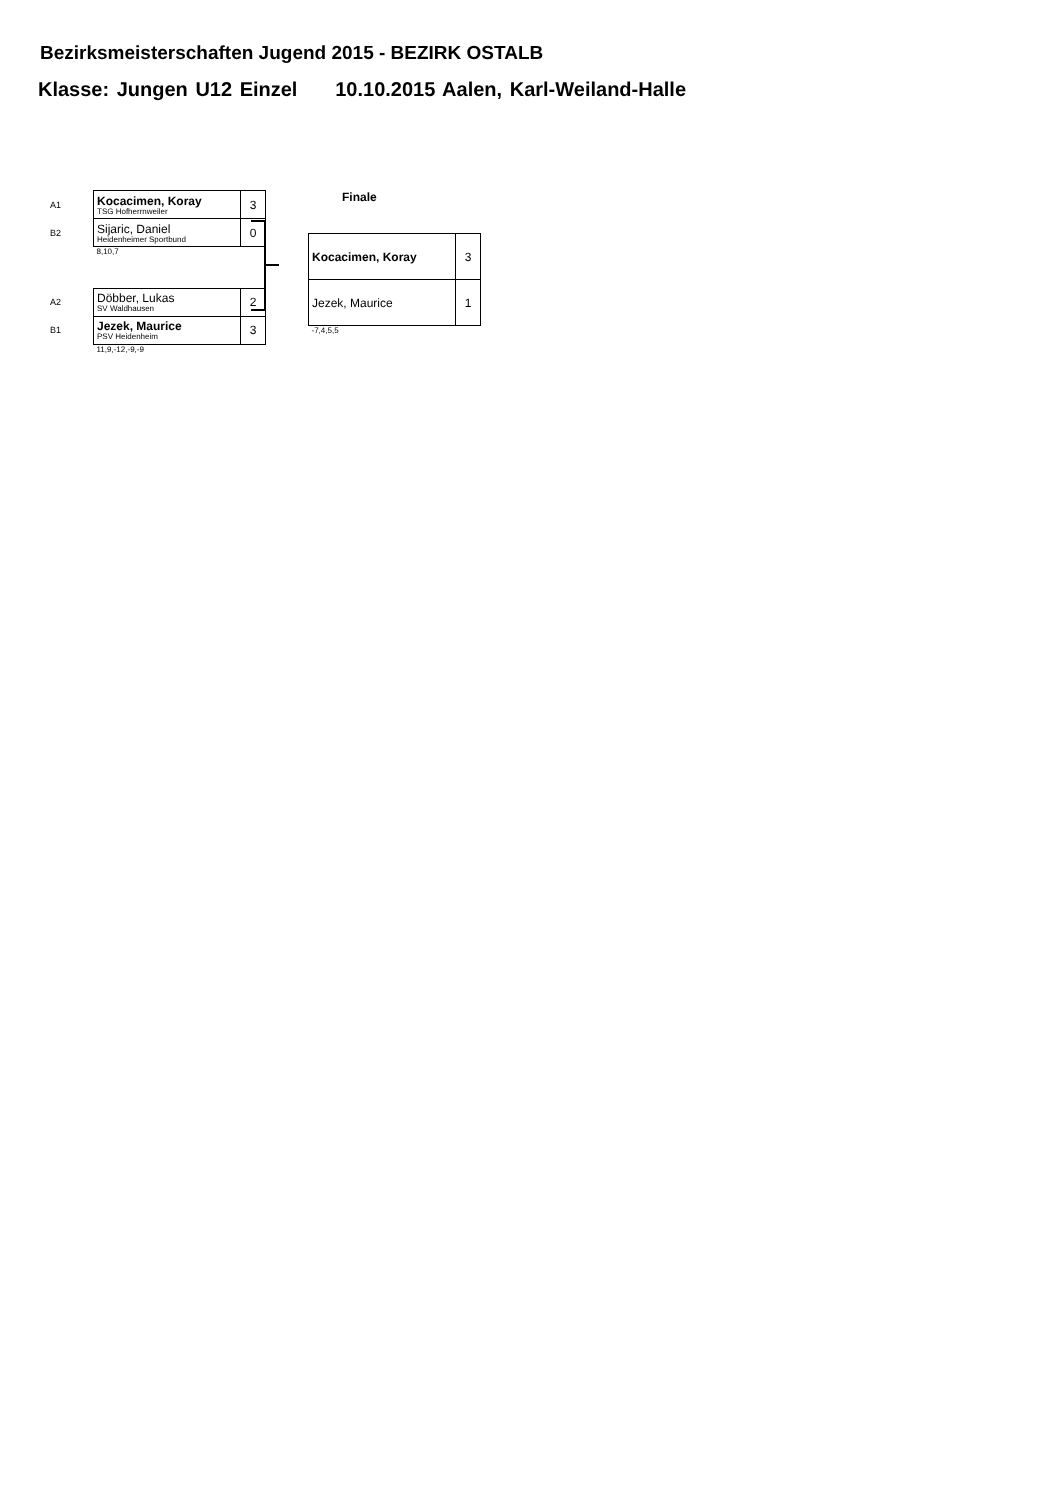Bezirksmeisterschaften Jugend 2015 - BEZIRK OSTALB
Klasse: Jungen U12 Einzel 10.10.2015 Aalen, Karl-Weiland-Halle
Finale
| A1 | Kocacimen, Koray TSG Hofherrnweiler | 3 |
| B2 | Sijaric, Daniel Heidenheimer Sportbund | 0 |
| | 8,10,7 | |
| A2 | Döbber, Lukas SV Waldhausen | 2 |
| B1 | Jezek, Maurice PSV Heidenheim | 3 |
| | 11,9,-12,-9,-9 | |
| Kocacimen, Koray | 3 |
| Jezek, Maurice | 1 |
| -7,4,5,5 | |